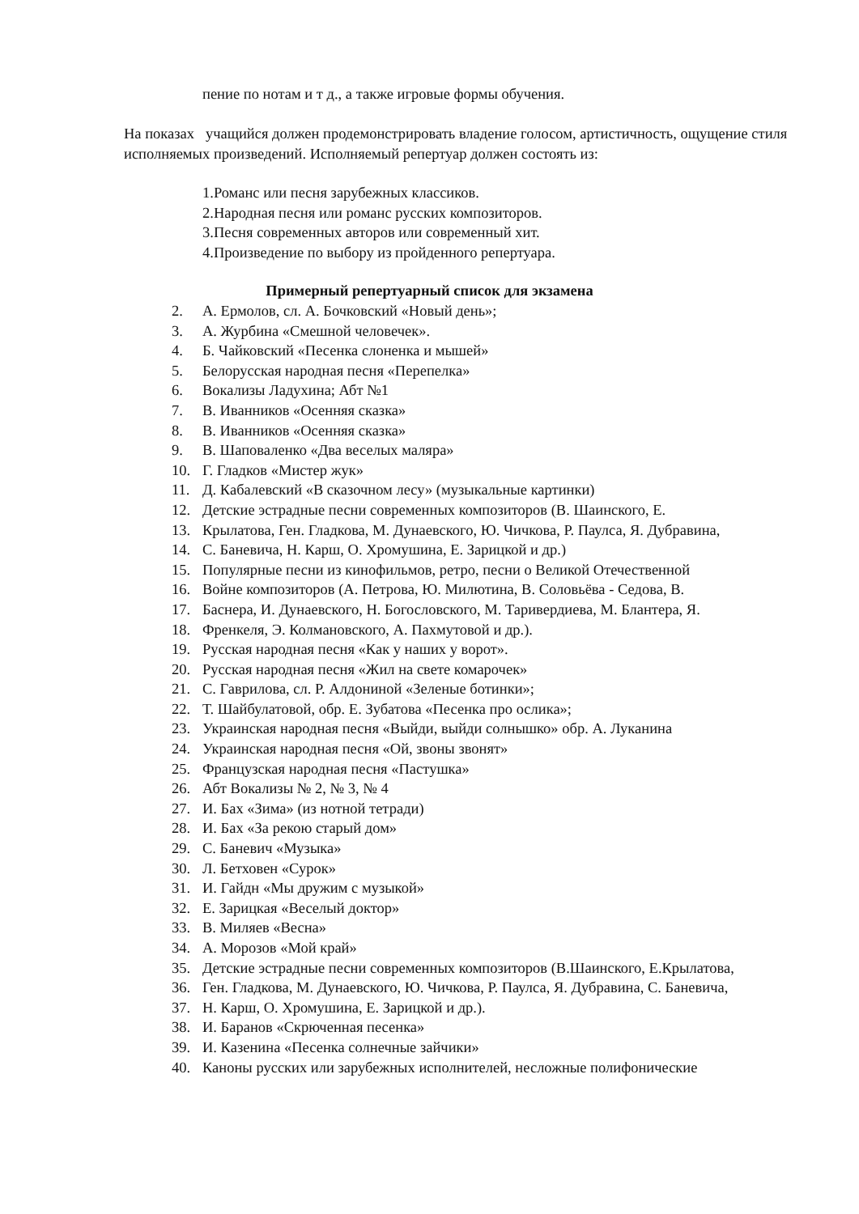пение по нотам и т д., а также игровые формы обучения.
На показах учащийся должен продемонстрировать владение голосом, артистичность, ощущение стиля исполняемых произведений. Исполняемый репертуар должен состоять из:
1.Романс или песня зарубежных классиков.
2.Народная песня или романс русских композиторов.
3.Песня современных авторов или современный хит.
4.Произведение по выбору из пройденного репертуара.
Примерный репертуарный список для экзамена
2. А. Ермолов, сл. А. Бочковский «Новый день»;
3. А. Журбина «Смешной человечек».
4. Б. Чайковский «Песенка слоненка и мышей»
5. Белорусская народная песня «Перепелка»
6. Вокализы Ладухина; Абт №1
7. В. Иванников «Осенняя сказка»
8. В. Иванников «Осенняя сказка»
9. В. Шаповаленко «Два веселых маляра»
10. Г. Гладков «Мистер жук»
11. Д. Кабалевский «В сказочном лесу» (музыкальные картинки)
12. Детские эстрадные песни современных композиторов (В. Шаинского, Е.
13. Крылатова, Ген. Гладкова, М. Дунаевского, Ю. Чичкова, Р. Паулса, Я. Дубравина,
14. С. Баневича, Н. Карш, О. Хромушина, Е. Зарицкой и др.)
15. Популярные песни из кинофильмов, ретро, песни о Великой Отечественной
16. Войне композиторов (А. Петрова, Ю. Милютина, В. Соловьёва - Седова, В.
17. Баснера, И. Дунаевского, Н. Богословского, М. Таривердиева, М. Блантера, Я.
18. Френкеля, Э. Колмановского, А. Пахмутовой и др.).
19. Русская народная песня «Как у наших у ворот».
20. Русская народная песня «Жил на свете комарочек»
21. С. Гаврилова, сл. Р. Алдониной «Зеленые ботинки»;
22. Т. Шайбулатовой, обр. Е. Зубатова «Песенка про ослика»;
23. Украинская народная песня «Выйди, выйди солнышко» обр. А. Луканина
24. Украинская народная песня «Ой, звоны звонят»
25. Французская народная песня «Пастушка»
26. Абт Вокализы № 2, № 3, № 4
27. И. Бах «Зима» (из нотной тетради)
28. И. Бах «За рекою старый дом»
29. С. Баневич «Музыка»
30. Л. Бетховен «Сурок»
31. И. Гайдн «Мы дружим с музыкой»
32. Е. Зарицкая «Веселый доктор»
33. В. Миляев «Весна»
34. А. Морозов «Мой край»
35. Детские эстрадные песни современных композиторов (В.Шаинского, Е.Крылатова,
36. Ген. Гладкова, М. Дунаевского, Ю. Чичкова, Р. Паулса, Я. Дубравина, С. Баневича,
37. Н. Карш, О. Хромушина, Е. Зарицкой и др.).
38. И. Баранов «Скрюченная песенка»
39. И. Казенина «Песенка солнечные зайчики»
40. Каноны русских или зарубежных исполнителей, несложные полифонические